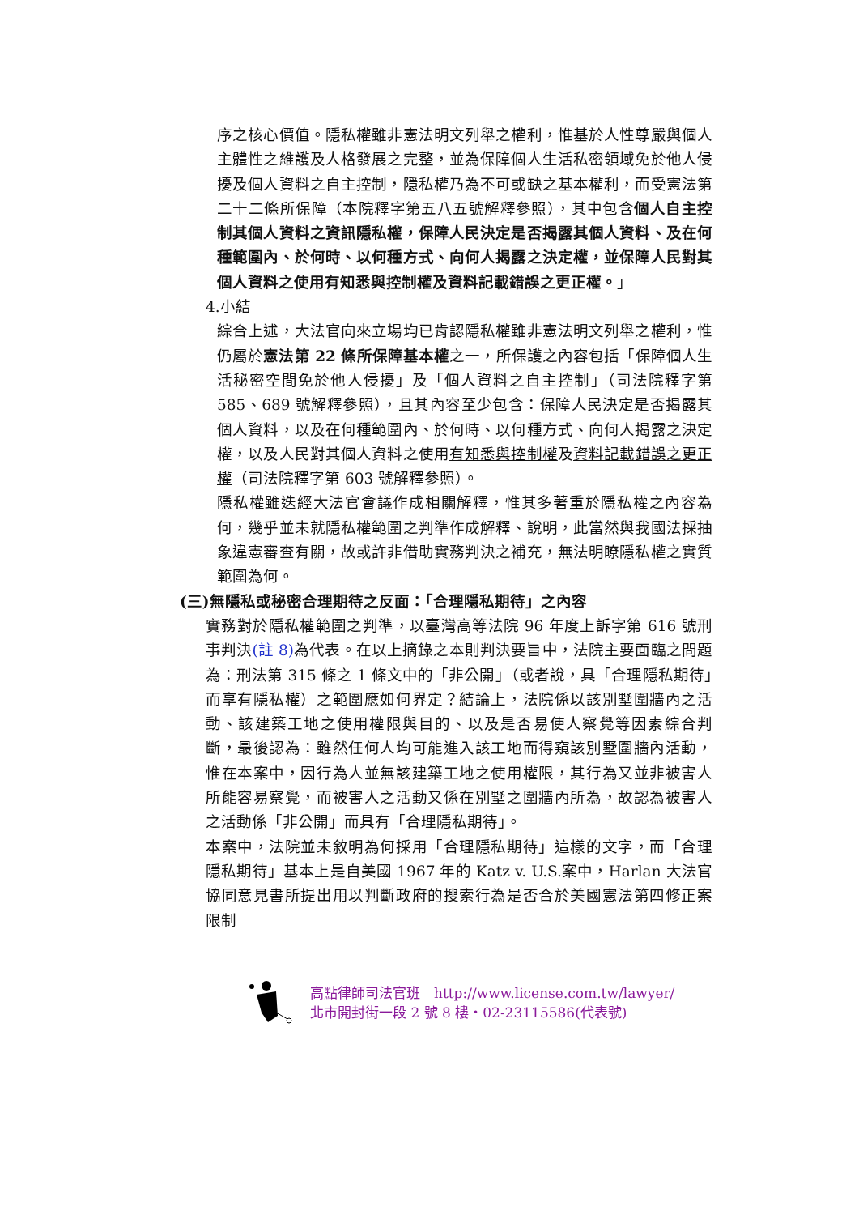序之核心價值。隱私權雖非憲法明文列舉之權利，惟基於人性尊嚴與個人主體性之維護及人格發展之完整，並為保障個人生活私密領域免於他人侵擾及個人資料之自主控制，隱私權乃為不可或缺之基本權利，而受憲法第二十二條所保障（本院釋字第五八五號解釋參照），其中包含個人自主控制其個人資料之資訊隱私權，保障人民決定是否揭露其個人資料、及在何種範圍內、於何時、以何種方式、向何人揭露之決定權，並保障人民對其個人資料之使用有知悉與控制權及資料記載錯誤之更正權。」
4.小結
綜合上述，大法官向來立場均已肯認隱私權雖非憲法明文列舉之權利，惟仍屬於憲法第 22 條所保障基本權之一，所保護之內容包括「保障個人生活秘密空間免於他人侵擾」及「個人資料之自主控制」（司法院釋字第 585、689 號解釋參照），且其內容至少包含：保障人民決定是否揭露其個人資料，以及在何種範圍內、於何時、以何種方式、向何人揭露之決定權，以及人民對其個人資料之使用有知悉與控制權及資料記載錯誤之更正權（司法院釋字第 603 號解釋參照）。
隱私權雖迭經大法官會議作成相關解釋，惟其多著重於隱私權之內容為何，幾乎並未就隱私權範圍之判準作成解釋、說明，此當然與我國法採抽象違憲審查有關，故或許非借助實務判決之補充，無法明瞭隱私權之實質範圍為何。
(三)無隱私或秘密合理期待之反面：「合理隱私期待」之內容
實務對於隱私權範圍之判準，以臺灣高等法院 96 年度上訴字第 616 號刑事判決(註 8) 為代表。在以上摘錄之本則判決要旨中，法院主要面臨之問題為：刑法第 315 條之 1 條文中的「非公開」（或者說，具「合理隱私期待」而享有隱私權）之範圍應如何界定？結論上，法院係以該別墅圍牆內之活動、該建築工地之使用權限與目的、以及是否易使人察覺等因素綜合判斷，最後認為：雖然任何人均可能進入該工地而得窺該別墅圍牆內活動，惟在本案中，因行為人並無該建築工地之使用權限，其行為又並非被害人所能容易察覺，而被害人之活動又係在別墅之圍牆內所為，故認為被害人之活動係「非公開」而具有「合理隱私期待」。
本案中，法院並未敘明為何採用「合理隱私期待」這樣的文字，而「合理隱私期待」基本上是自美國 1967 年的 Katz v. U.S.案中，Harlan 大法官協同意見書所提出用以判斷政府的搜索行為是否合於美國憲法第四修正案限制
高點律師司法官班　http://www.license.com.tw/lawyer/
北市開封街一段 2 號 8 樓・02-23115586(代表號)